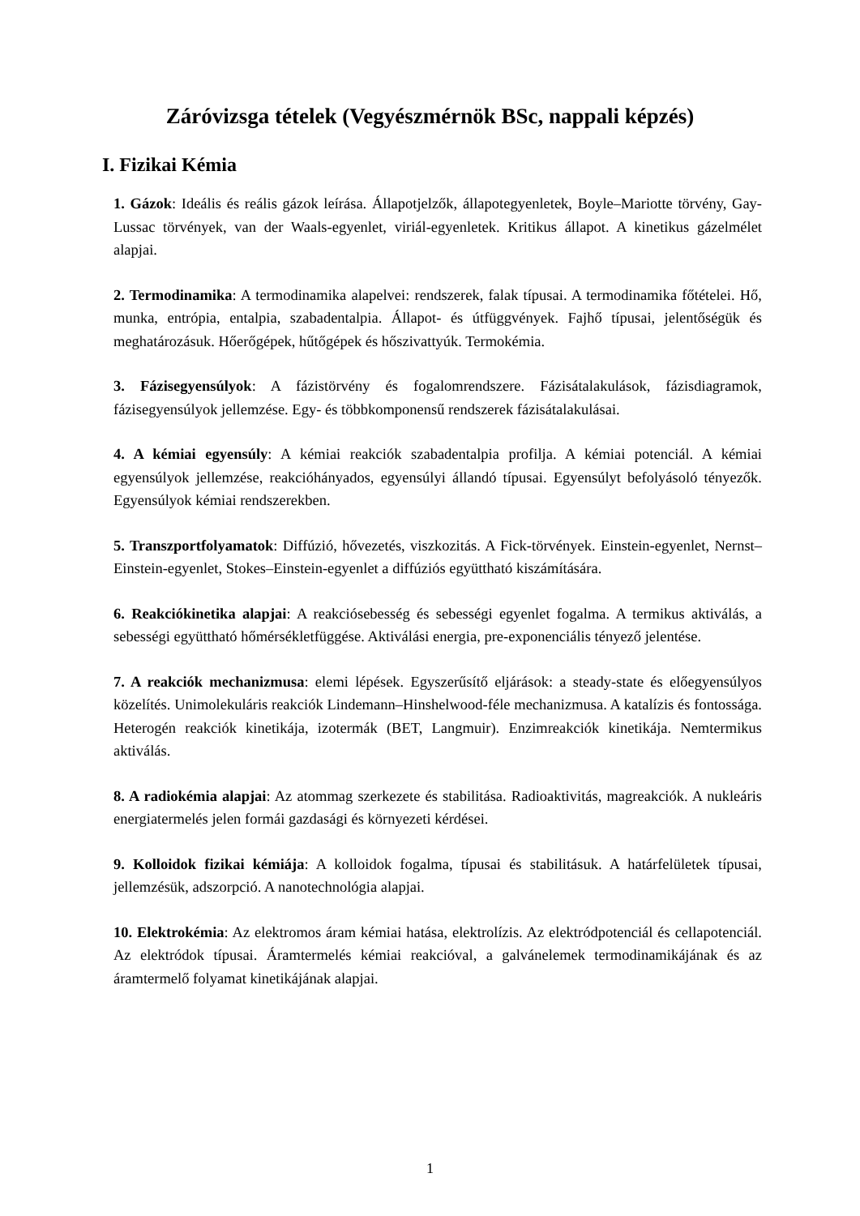Záróvizsga tételek (Vegyészmérnök BSc, nappali képzés)
I. Fizikai Kémia
1. Gázok: Ideális és reális gázok leírása. Állapotjelzők, állapotegyenletek, Boyle–Mariotte törvény, Gay-Lussac törvények, van der Waals-egyenlet, viriál-egyenletek. Kritikus állapot. A kinetikus gázelmélet alapjai.
2. Termodinamika: A termodinamika alapelvei: rendszerek, falak típusai. A termodinamika főtételei. Hő, munka, entrópia, entalpia, szabadentalpia. Állapot- és útfüggvények. Fajhő típusai, jelentőségük és meghatározásuk. Hőerőgépek, hűtőgépek és hőszivattyúk. Termokémia.
3. Fázisegyensúlyok: A fázistörvény és fogalomrendszere. Fázisátalakulások, fázisdiagramok, fázisegyensúlyok jellemzése. Egy- és többkomponensű rendszerek fázisátalakulásai.
4. A kémiai egyensúly: A kémiai reakciók szabadentalpia profilja. A kémiai potenciál. A kémiai egyensúlyok jellemzése, reakcióhányados, egyensúlyi állandó típusai. Egyensúlyt befolyásoló tényezők. Egyensúlyok kémiai rendszerekben.
5. Transzportfolyamatok: Diffúzió, hővezetés, viszkozitás. A Fick-törvények. Einstein-egyenlet, Nernst–Einstein-egyenlet, Stokes–Einstein-egyenlet a diffúziós együttható kiszámítására.
6. Reakciókinetika alapjai: A reakciósebesség és sebességi egyenlet fogalma. A termikus aktiválás, a sebességi együttható hőmérsékletfüggése. Aktiválási energia, pre-exponenciális tényező jelentése.
7. A reakciók mechanizmusa: elemi lépések. Egyszerűsítő eljárások: a steady-state és előegyensúlyos közelítés. Unimolekuláris reakciók Lindemann–Hinshelwood-féle mechanizmusa. A katalízis és fontossága. Heterogén reakciók kinetikája, izotermák (BET, Langmuir). Enzimreakciók kinetikája. Nemtermikus aktiválás.
8. A radiokémia alapjai: Az atommag szerkezete és stabilitása. Radioaktivitás, magreakciók. A nukleáris energiatermelés jelen formái gazdasági és környezeti kérdései.
9. Kolloidok fizikai kémiája: A kolloidok fogalma, típusai és stabilitásuk. A határfelületek típusai, jellemzésük, adszorpció. A nanotechnológia alapjai.
10. Elektrokémia: Az elektromos áram kémiai hatása, elektrolízis. Az elektródpotenciál és cellapotenciál. Az elektródok típusai. Áramtermelés kémiai reakcióval, a galvánelemek termodinamikájának és az áramtermelő folyamat kinetikájának alapjai.
1